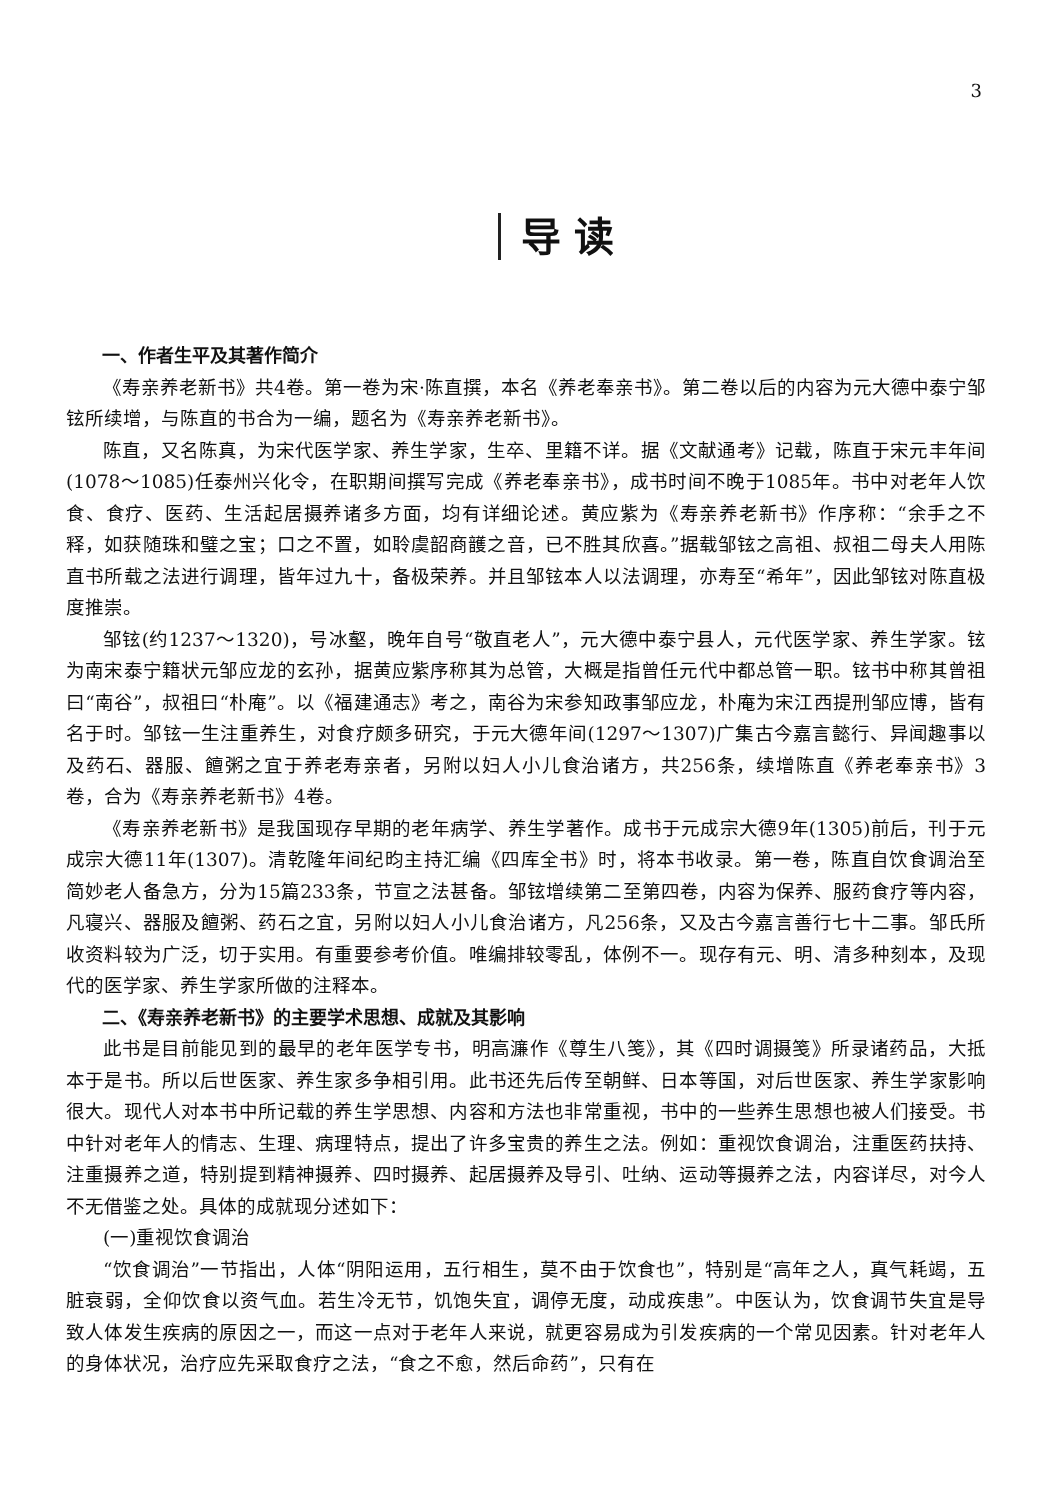3
导 读
一、作者生平及其著作简介
《寿亲养老新书》共4卷。第一卷为宋·陈直撰，本名《养老奉亲书》。第二卷以后的内容为元大德中泰宁邹铉所续增，与陈直的书合为一编，题名为《寿亲养老新书》。
陈直，又名陈真，为宋代医学家、养生学家，生卒、里籍不详。据《文献通考》记载，陈直于宋元丰年间(1078～1085)任泰州兴化令，在职期间撰写完成《养老奉亲书》，成书时间不晚于1085年。书中对老年人饮食、食疗、医药、生活起居摄养诸多方面，均有详细论述。黄应紫为《寿亲养老新书》作序称：“余手之不释，如获随珠和璧之宝；口之不置，如聆虞韶商頀之音，已不胜其欣喜。”据载邹铉之高祖、叔祖二母夫人用陈直书所载之法进行调理，皆年过九十，备极荣养。并且邹铉本人以法调理，亦寿至“希年”，因此邹铉对陈直极度推崇。
邹铉(约1237～1320)，号冰壑，晚年自号“敬直老人”，元大德中泰宁县人，元代医学家、养生学家。铉为南宋泰宁籍状元邹应龙的玄孙，据黄应紫序称其为总管，大概是指曾任元代中都总管一职。铉书中称其曾祖曰“南谷”，叔祖曰“朴庵”。以《福建通志》考之，南谷为宋参知政事邹应龙，朴庵为宋江西提刑邹应博，皆有名于时。邹铉一生注重养生，对食疗颇多研究，于元大德年间(1297～1307)广集古今嘉言懿行、异闻趣事以及药石、器服、饘粥之宜于养老寿亲者，另附以妇人小儿食治诸方，共256条，续增陈直《养老奉亲书》3卷，合为《寿亲养老新书》4卷。
《寿亲养老新书》是我国现存早期的老年病学、养生学著作。成书于元成宗大德9年(1305)前后，刊于元成宗大德11年(1307)。清乾隆年间纪昀主持汇编《四库全书》时，将本书收录。第一卷，陈直自饮食调治至简妙老人备急方，分为15篇233条，节宣之法甚备。邹铉增续第二至第四卷，内容为保养、服药食疗等内容，凡寝兴、器服及饘粥、药石之宜，另附以妇人小儿食治诸方，凡256条，又及古今嘉言善行七十二事。邹氏所收资料较为广泛，切于实用。有重要参考价值。唯编排较零乱，体例不一。现存有元、明、清多种刻本，及现代的医学家、养生学家所做的注释本。
二、《寿亲养老新书》的主要学术思想、成就及其影响
此书是目前能见到的最早的老年医学专书，明高濂作《尊生八笺》，其《四时调摄笺》所录诸药品，大抵本于是书。所以后世医家、养生家多争相引用。此书还先后传至朝鲜、日本等国，对后世医家、养生学家影响很大。现代人对本书中所记载的养生学思想、内容和方法也非常重视，书中的一些养生思想也被人们接受。书中针对老年人的情志、生理、病理特点，提出了许多宝贵的养生之法。例如：重视饮食调治，注重医药扶持、注重摄养之道，特别提到精神摄养、四时摄养、起居摄养及导引、吐纳、运动等摄养之法，内容详尽，对今人不无借鉴之处。具体的成就现分述如下：
(一)重视饮食调治
“饮食调治”一节指出，人体“阴阳运用，五行相生，莫不由于饮食也”，特别是“高年之人，真气耗竭，五脏衰弱，全仰饮食以资气血。若生冷无节，饥饱失宜，调停无度，动成疾患”。中医认为，饮食调节失宜是导致人体发生疾病的原因之一，而这一点对于老年人来说，就更容易成为引发疾病的一个常见因素。针对老年人的身体状况，治疗应先采取食疗之法，“食之不愈，然后命药”，只有在